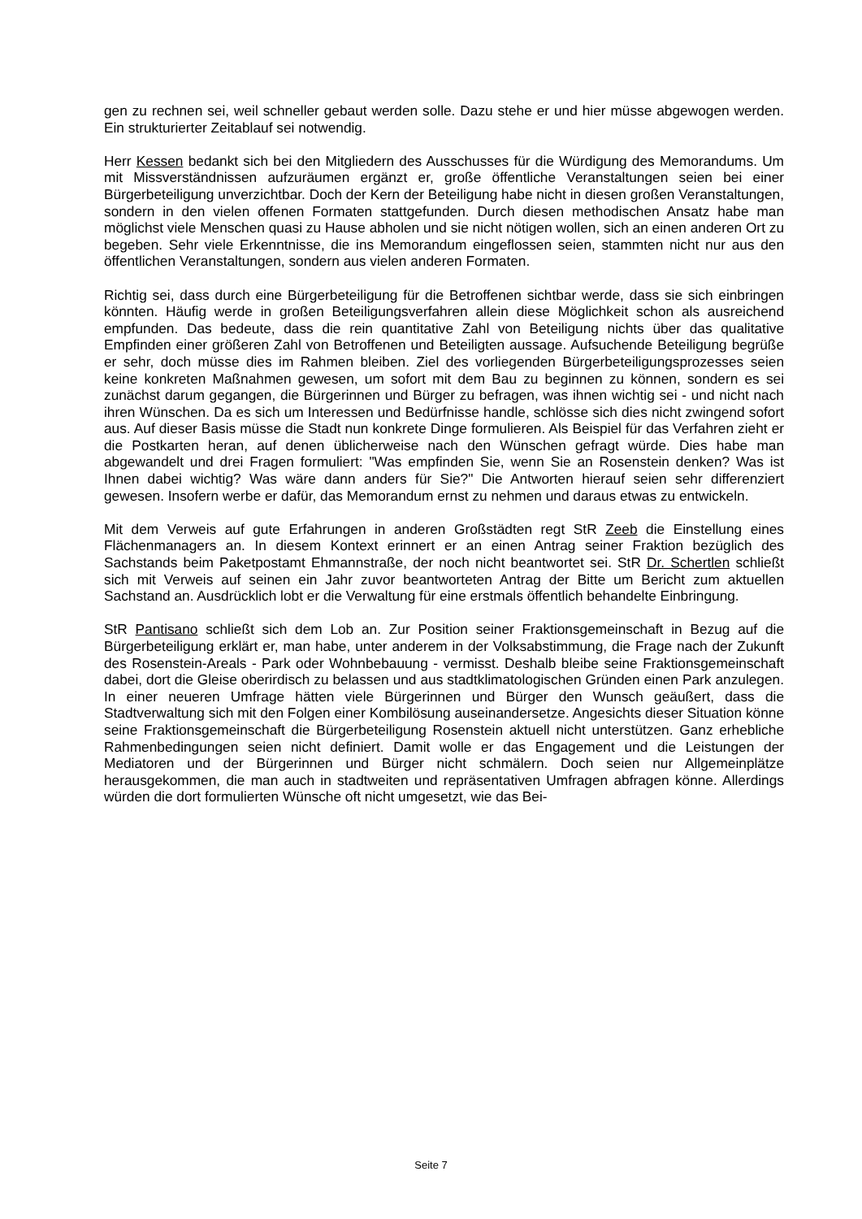gen zu rechnen sei, weil schneller gebaut werden solle. Dazu stehe er und hier müsse abgewogen werden. Ein strukturierter Zeitablauf sei notwendig.
Herr Kessen bedankt sich bei den Mitgliedern des Ausschusses für die Würdigung des Memorandums. Um mit Missverständnissen aufzuräumen ergänzt er, große öffentliche Veranstaltungen seien bei einer Bürgerbeteiligung unverzichtbar. Doch der Kern der Beteiligung habe nicht in diesen großen Veranstaltungen, sondern in den vielen offenen Formaten stattgefunden. Durch diesen methodischen Ansatz habe man möglichst viele Menschen quasi zu Hause abholen und sie nicht nötigen wollen, sich an einen anderen Ort zu begeben. Sehr viele Erkenntnisse, die ins Memorandum eingeflossen seien, stammten nicht nur aus den öffentlichen Veranstaltungen, sondern aus vielen anderen Formaten.
Richtig sei, dass durch eine Bürgerbeteiligung für die Betroffenen sichtbar werde, dass sie sich einbringen könnten. Häufig werde in großen Beteiligungsverfahren allein diese Möglichkeit schon als ausreichend empfunden. Das bedeute, dass die rein quantitative Zahl von Beteiligung nichts über das qualitative Empfinden einer größeren Zahl von Betroffenen und Beteiligten aussage. Aufsuchende Beteiligung begrüße er sehr, doch müsse dies im Rahmen bleiben. Ziel des vorliegenden Bürgerbeteiligungsprozesses seien keine konkreten Maßnahmen gewesen, um sofort mit dem Bau zu beginnen zu können, sondern es sei zunächst darum gegangen, die Bürgerinnen und Bürger zu befragen, was ihnen wichtig sei - und nicht nach ihren Wünschen. Da es sich um Interessen und Bedürfnisse handle, schlösse sich dies nicht zwingend sofort aus. Auf dieser Basis müsse die Stadt nun konkrete Dinge formulieren. Als Beispiel für das Verfahren zieht er die Postkarten heran, auf denen üblicherweise nach den Wünschen gefragt würde. Dies habe man abgewandelt und drei Fragen formuliert: "Was empfinden Sie, wenn Sie an Rosenstein denken? Was ist Ihnen dabei wichtig? Was wäre dann anders für Sie?" Die Antworten hierauf seien sehr differenziert gewesen. Insofern werbe er dafür, das Memorandum ernst zu nehmen und daraus etwas zu entwickeln.
Mit dem Verweis auf gute Erfahrungen in anderen Großstädten regt StR Zeeb die Einstellung eines Flächenmanagers an. In diesem Kontext erinnert er an einen Antrag seiner Fraktion bezüglich des Sachstands beim Paketpostamt Ehmannstraße, der noch nicht beantwortet sei. StR Dr. Schertlen schließt sich mit Verweis auf seinen ein Jahr zuvor beantworteten Antrag der Bitte um Bericht zum aktuellen Sachstand an. Ausdrücklich lobt er die Verwaltung für eine erstmals öffentlich behandelte Einbringung.
StR Pantisano schließt sich dem Lob an. Zur Position seiner Fraktionsgemeinschaft in Bezug auf die Bürgerbeteiligung erklärt er, man habe, unter anderem in der Volksabstimmung, die Frage nach der Zukunft des Rosenstein-Areals - Park oder Wohnbebauung - vermisst. Deshalb bleibe seine Fraktionsgemeinschaft dabei, dort die Gleise oberirdisch zu belassen und aus stadtklimatologischen Gründen einen Park anzulegen. In einer neueren Umfrage hätten viele Bürgerinnen und Bürger den Wunsch geäußert, dass die Stadtverwaltung sich mit den Folgen einer Kombilösung auseinandersetze. Angesichts dieser Situation könne seine Fraktionsgemeinschaft die Bürgerbeteiligung Rosenstein aktuell nicht unterstützen. Ganz erhebliche Rahmenbedingungen seien nicht definiert. Damit wolle er das Engagement und die Leistungen der Mediatoren und der Bürgerinnen und Bürger nicht schmälern. Doch seien nur Allgemeinplätze herausgekommen, die man auch in stadtweiten und repräsentativen Umfragen abfragen könne. Allerdings würden die dort formulierten Wünsche oft nicht umgesetzt, wie das Bei-
Seite 7